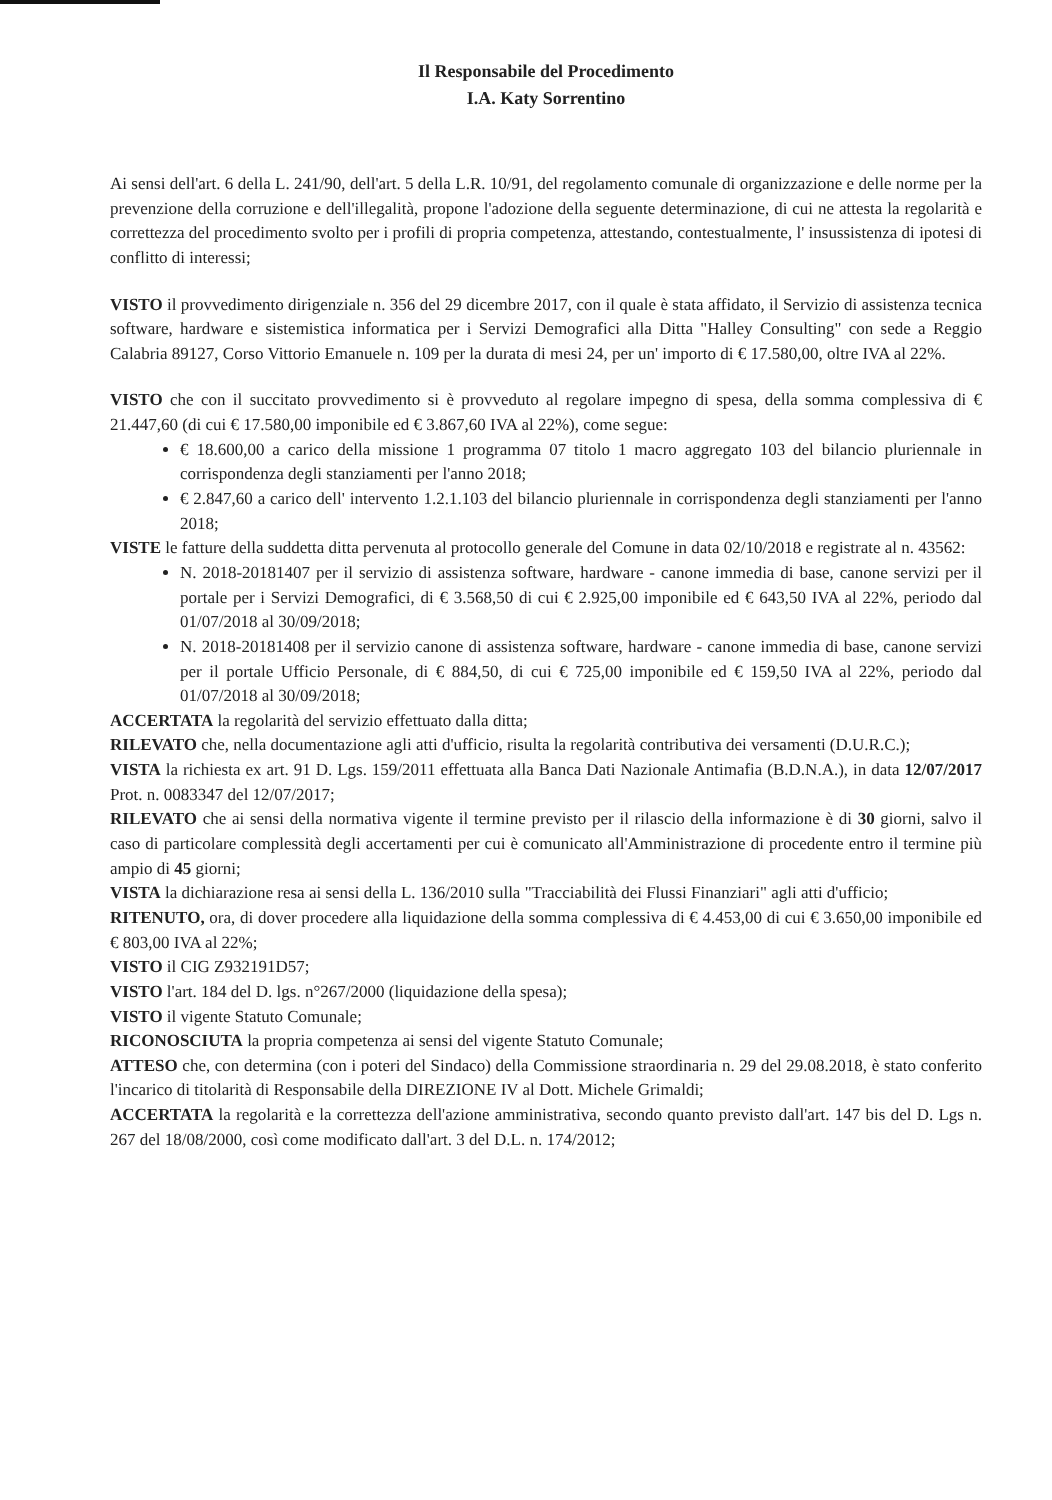Il Responsabile del Procedimento
I.A. Katy Sorrentino
Ai sensi dell'art. 6 della L. 241/90, dell'art. 5 della L.R. 10/91, del regolamento comunale di organizzazione e delle norme per la prevenzione della corruzione e dell'illegalità, propone l'adozione della seguente determinazione, di cui ne attesta la regolarità e correttezza del procedimento svolto per i profili di propria competenza, attestando, contestualmente, l' insussistenza di ipotesi di conflitto di interessi;
VISTO il provvedimento dirigenziale n. 356 del 29 dicembre 2017, con il quale è stata affidato, il Servizio di assistenza tecnica software, hardware e sistemistica informatica per i Servizi Demografici alla Ditta "Halley Consulting" con sede a Reggio Calabria 89127, Corso Vittorio Emanuele n. 109 per la durata di mesi 24, per un' importo di € 17.580,00, oltre IVA al 22%.
VISTO che con il succitato provvedimento si è provveduto al regolare impegno di spesa, della somma complessiva di € 21.447,60 (di cui € 17.580,00 imponibile ed € 3.867,60 IVA al 22%), come segue:
€ 18.600,00 a carico della missione 1 programma 07 titolo 1 macro aggregato 103 del bilancio pluriennale in corrispondenza degli stanziamenti per l'anno 2018;
€ 2.847,60 a carico dell' intervento 1.2.1.103 del bilancio pluriennale in corrispondenza degli stanziamenti per l'anno 2018;
VISTE le fatture della suddetta ditta pervenuta al protocollo generale del Comune in data 02/10/2018 e registrate al n. 43562:
N. 2018-20181407 per il servizio di assistenza software, hardware - canone immedia di base, canone servizi per il portale per i Servizi Demografici, di € 3.568,50 di cui € 2.925,00 imponibile ed € 643,50 IVA al 22%, periodo dal 01/07/2018 al 30/09/2018;
N. 2018-20181408 per il servizio canone di assistenza software, hardware - canone immedia di base, canone servizi per il portale Ufficio Personale, di € 884,50, di cui € 725,00 imponibile ed € 159,50 IVA al 22%, periodo dal 01/07/2018 al 30/09/2018;
ACCERTATA la regolarità del servizio effettuato dalla ditta;
RILEVATO che, nella documentazione agli atti d'ufficio, risulta la regolarità contributiva dei versamenti (D.U.R.C.);
VISTA la richiesta ex art. 91 D. Lgs. 159/2011 effettuata alla Banca Dati Nazionale Antimafia (B.D.N.A.), in data 12/07/2017 Prot. n. 0083347 del 12/07/2017;
RILEVATO che ai sensi della normativa vigente il termine previsto per il rilascio della informazione è di 30 giorni, salvo il caso di particolare complessità degli accertamenti per cui è comunicato all'Amministrazione di procedente entro il termine più ampio di 45 giorni;
VISTA la dichiarazione resa ai sensi della L. 136/2010 sulla "Tracciabilità dei Flussi Finanziari" agli atti d'ufficio;
RITENUTO, ora, di dover procedere alla liquidazione della somma complessiva di € 4.453,00 di cui € 3.650,00 imponibile ed € 803,00 IVA al 22%;
VISTO il CIG Z932191D57;
VISTO l'art. 184 del D. lgs. n°267/2000 (liquidazione della spesa);
VISTO il vigente Statuto Comunale;
RICONOSCIUTA la propria competenza ai sensi del vigente Statuto Comunale;
ATTESO che, con determina (con i poteri del Sindaco) della Commissione straordinaria n. 29 del 29.08.2018, è stato conferito l'incarico di titolarità di Responsabile della DIREZIONE IV al Dott. Michele Grimaldi;
ACCERTATA la regolarità e la correttezza dell'azione amministrativa, secondo quanto previsto dall'art. 147 bis del D. Lgs n. 267 del 18/08/2000, così come modificato dall'art. 3 del D.L. n. 174/2012;